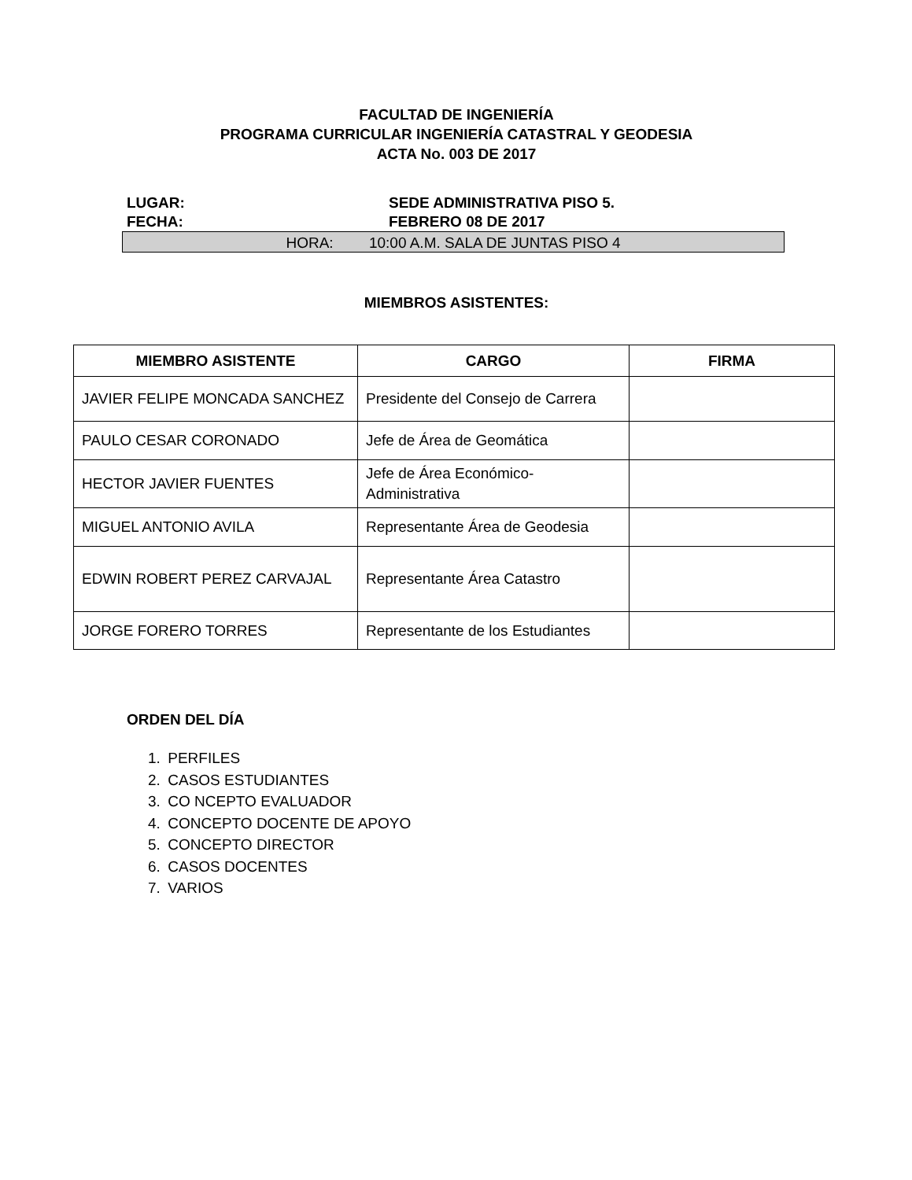FACULTAD DE INGENIERÍA
PROGRAMA CURRICULAR INGENIERÍA CATASTRAL Y GEODESIA
ACTA No. 003 DE 2017
LUGAR: SEDE ADMINISTRATIVA PISO 5.
FECHA: FEBRERO 08 DE 2017
HORA: 10:00 A.M. SALA DE JUNTAS PISO 4
MIEMBROS ASISTENTES:
| MIEMBRO ASISTENTE | CARGO | FIRMA |
| --- | --- | --- |
| JAVIER FELIPE MONCADA SANCHEZ | Presidente del Consejo de Carrera | |
| PAULO CESAR CORONADO | Jefe de Área de Geomática | |
| HECTOR JAVIER FUENTES | Jefe de Área Económico-Administrativa | |
| MIGUEL ANTONIO AVILA | Representante Área de Geodesia | |
| EDWIN ROBERT PEREZ CARVAJAL | Representante Área Catastro | |
| JORGE FORERO TORRES | Representante de los Estudiantes | |
ORDEN DEL DÍA
1. PERFILES
2. CASOS ESTUDIANTES
3. CO NCEPTO EVALUADOR
4. CONCEPTO DOCENTE DE APOYO
5. CONCEPTO DIRECTOR
6. CASOS DOCENTES
7. VARIOS